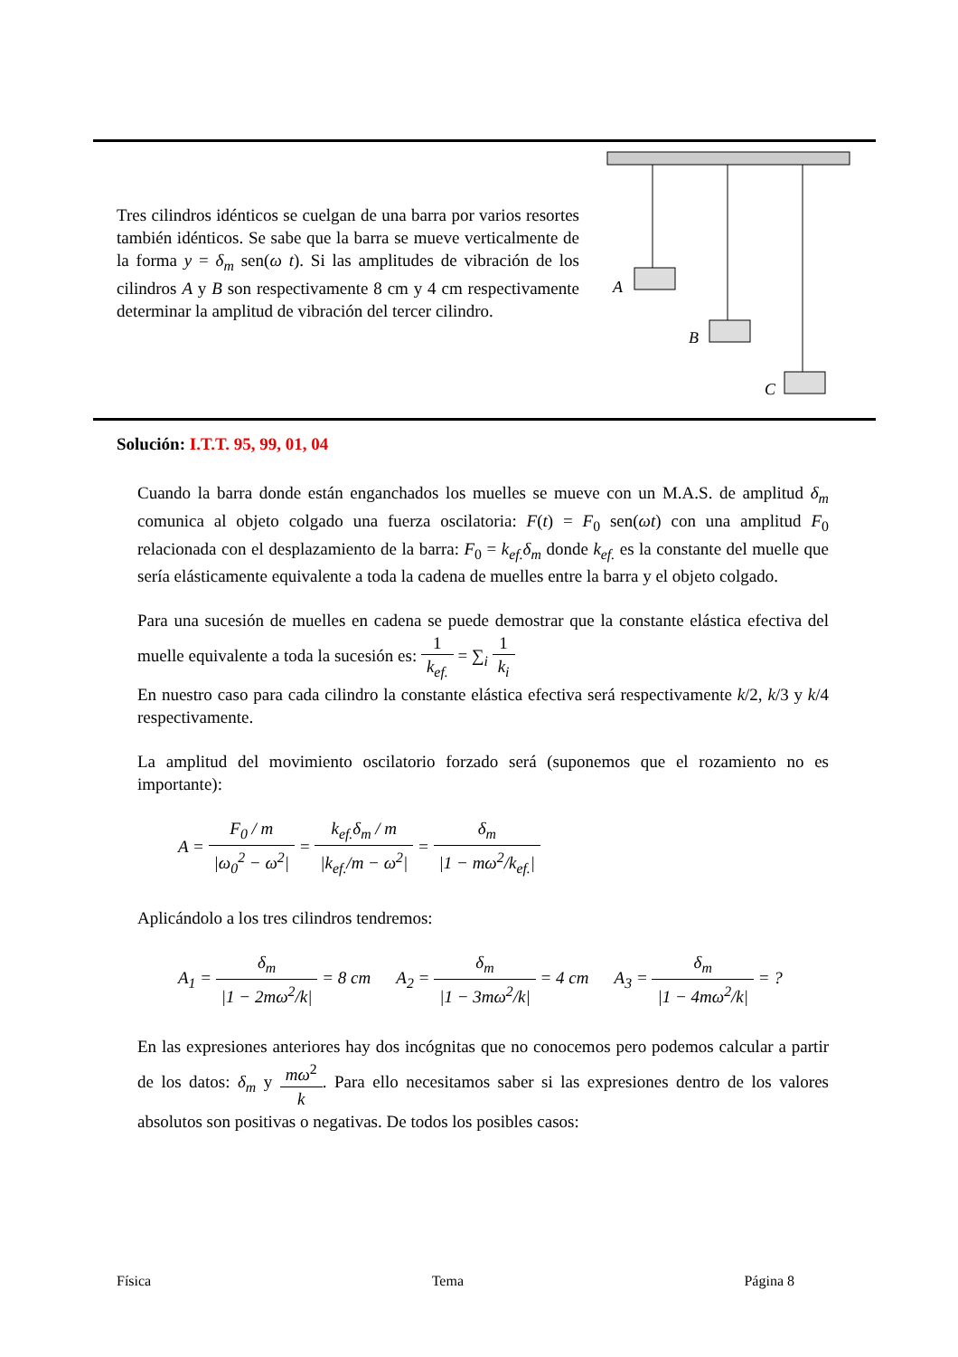Tres cilindros idénticos se cuelgan de una barra por varios resortes también idénticos. Se sabe que la barra se mueve verticalmente de la forma y = δ<sub>m</sub> sen(ω t). Si las amplitudes de vibración de los cilindros A y B son respectivamente 8 cm y 4 cm respectivamente determinar la amplitud de vibración del tercer cilindro.
A
B
C
Solución: I.T.T. 95, 99, 01, 04
Cuando la barra donde están enganchados los muelles se mueve con un M.A.S. de amplitud δ<sub>m</sub> comunica al objeto colgado una fuerza oscilatoria: F(t) = F<sub>0</sub> sen(ωt) con una amplitud F<sub>0</sub> relacionada con el desplazamiento de la barra: F<sub>0</sub> = k<sub>ef.</sub>δ<sub>m</sub> donde k<sub>ef.</sub> es la constante del muelle que sería elásticamente equivalente a toda la cadena de muelles entre la barra y el objeto colgado.
Para una sucesión de muelles en cadena se puede demostrar que la constante elástica efectiva del muelle equivalente a toda la sucesión es: 1 k<sub>ef.</sub> = ∑<sub>i</sub> 1 k<sub>i</sub>
En nuestro caso para cada cilindro la constante elástica efectiva será respectivamente k/2, k/3 y k/4 respectivamente.
La amplitud del movimiento oscilatorio forzado será (suponemos que el rozamiento no es importante):
A = F<sub>0</sub> / m |ω<sub>0</sub><sup>2</sup> − ω<sup>2</sup>| = k<sub>ef.</sub>δ<sub>m</sub> / m |k<sub>ef.</sub>/m − ω<sup>2</sup>| = δ<sub>m</sub> |1 − mω<sup>2</sup>/k<sub>ef.</sub>|
Aplicándolo a los tres cilindros tendremos:
A<sub>1</sub> = δ<sub>m</sub> |1 − 2mω<sup>2</sup>/k| = 8 cm A<sub>2</sub> = δ<sub>m</sub> |1 − 3mω<sup>2</sup>/k| = 4 cm A<sub>3</sub> = δ<sub>m</sub> |1 − 4mω<sup>2</sup>/k| = ?
En las expresiones anteriores hay dos incógnitas que no conocemos pero podemos calcular a partir de los datos: δ<sub>m</sub> y mω<sup>2</sup> k. Para ello necesitamos saber si las expresiones dentro de los valores absolutos son positivas o negativas. De todos los posibles casos:
Física Tema Página 8